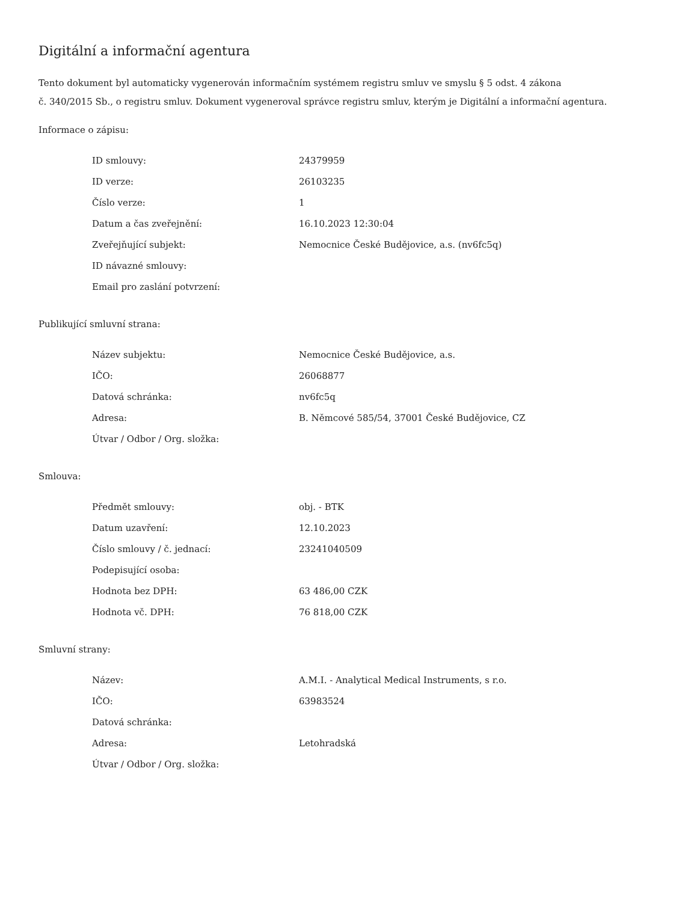Digitální a informační agentura
Tento dokument byl automaticky vygenerován informačním systémem registru smluv ve smyslu § 5 odst. 4 zákona
č. 340/2015 Sb., o registru smluv. Dokument vygeneroval správce registru smluv, kterým je Digitální a informační agentura.
Informace o zápisu:
| ID smlouvy: | 24379959 |
| ID verze: | 26103235 |
| Číslo verze: | 1 |
| Datum a čas zveřejnění: | 16.10.2023 12:30:04 |
| Zveřejňující subjekt: | Nemocnice České Budějovice, a.s. (nv6fc5q) |
| ID návazné smlouvy: | |
| Email pro zaslání potvrzení: | |
Publikující smluvní strana:
| Název subjektu: | Nemocnice České Budějovice, a.s. |
| IČO: | 26068877 |
| Datová schránka: | nv6fc5q |
| Adresa: | B. Němcové 585/54, 37001 České Budějovice, CZ |
| Útvar / Odbor / Org. složka: | |
Smlouva:
| Předmět smlouvy: | obj. - BTK |
| Datum uzavření: | 12.10.2023 |
| Číslo smlouvy / č. jednací: | 23241040509 |
| Podepisující osoba: | |
| Hodnota bez DPH: | 63 486,00 CZK |
| Hodnota vč. DPH: | 76 818,00 CZK |
Smluvní strany:
| Název: | A.M.I. - Analytical Medical Instruments, s r.o. |
| IČO: | 63983524 |
| Datová schránka: | |
| Adresa: | Letohradská |
| Útvar / Odbor / Org. složka: | |